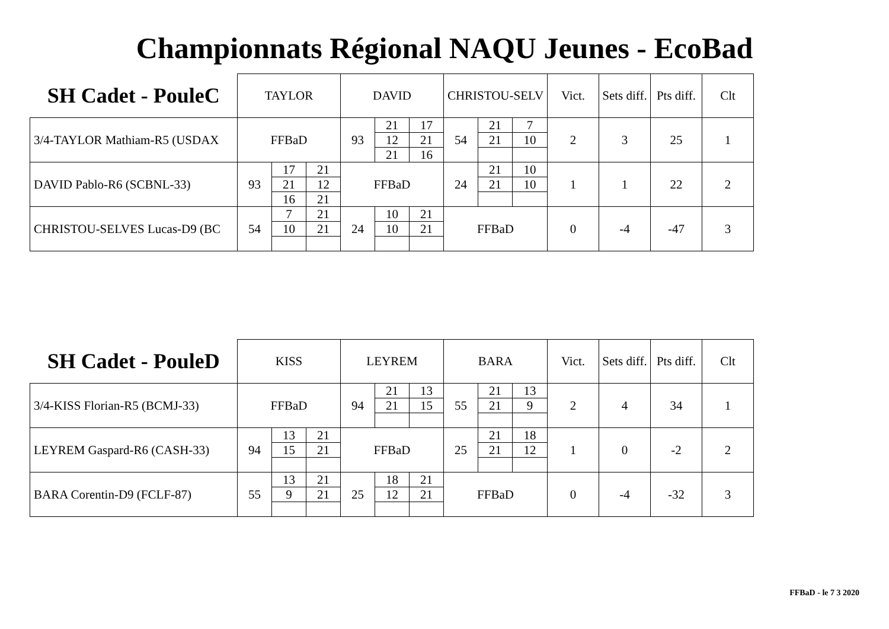Championnats Régional NAQU Jeunes - EcoBad
| SH Cadet - PouleC | TAYLOR | | | DAVID | | | CHRISTOU-SELV | | | Vict. | Sets diff. | Pts diff. | Clt |
| 3/4-TAYLOR Mathiam-R5 (USDAX | FFBaD | | | 93 | 21 | 17 | 54 | 21 | 7 | 2 | 3 | 25 | 1 |
| | | | | | 12 | 21 | | 21 | 10 | | | | |
| | | | | | 21 | 16 | | | | | | | |
| DAVID Pablo-R6 (SCBNL-33) | 93 | 17 | 21 | FFBaD | | | 24 | 21 | 10 | 1 | 1 | 22 | 2 |
| | | 21 | 12 | | | | | 21 | 10 | | | | |
| | | 16 | 21 | | | | | | | | | | |
| CHRISTOU-SELVES Lucas-D9 (BC | 54 | 7 | 21 | 24 | 10 | 21 | FFBaD | | | 0 | -4 | -47 | 3 |
| | | 10 | 21 | | 10 | 21 | | | | | | | |
| SH Cadet - PouleD | KISS | | | LEYREM | | | BARA | | | Vict. | Sets diff. | Pts diff. | Clt |
| 3/4-KISS Florian-R5 (BCMJ-33) | FFBaD | | | 94 | 21 | 13 | 55 | 21 | 13 | 2 | 4 | 34 | 1 |
| | | | | | 21 | 15 | | 21 | 9 | | | | |
| LEYREM Gaspard-R6 (CASH-33) | 94 | 13 | 21 | FFBaD | | | 25 | 21 | 18 | 1 | 0 | -2 | 2 |
| | | 15 | 21 | | | | | 21 | 12 | | | | |
| BARA Corentin-D9 (FCLF-87) | 55 | 13 | 21 | 25 | 18 | 21 | FFBaD | | | 0 | -4 | -32 | 3 |
| | | 9 | 21 | | 12 | 21 | | | | | | | |
FFBaD - le 7 3 2020